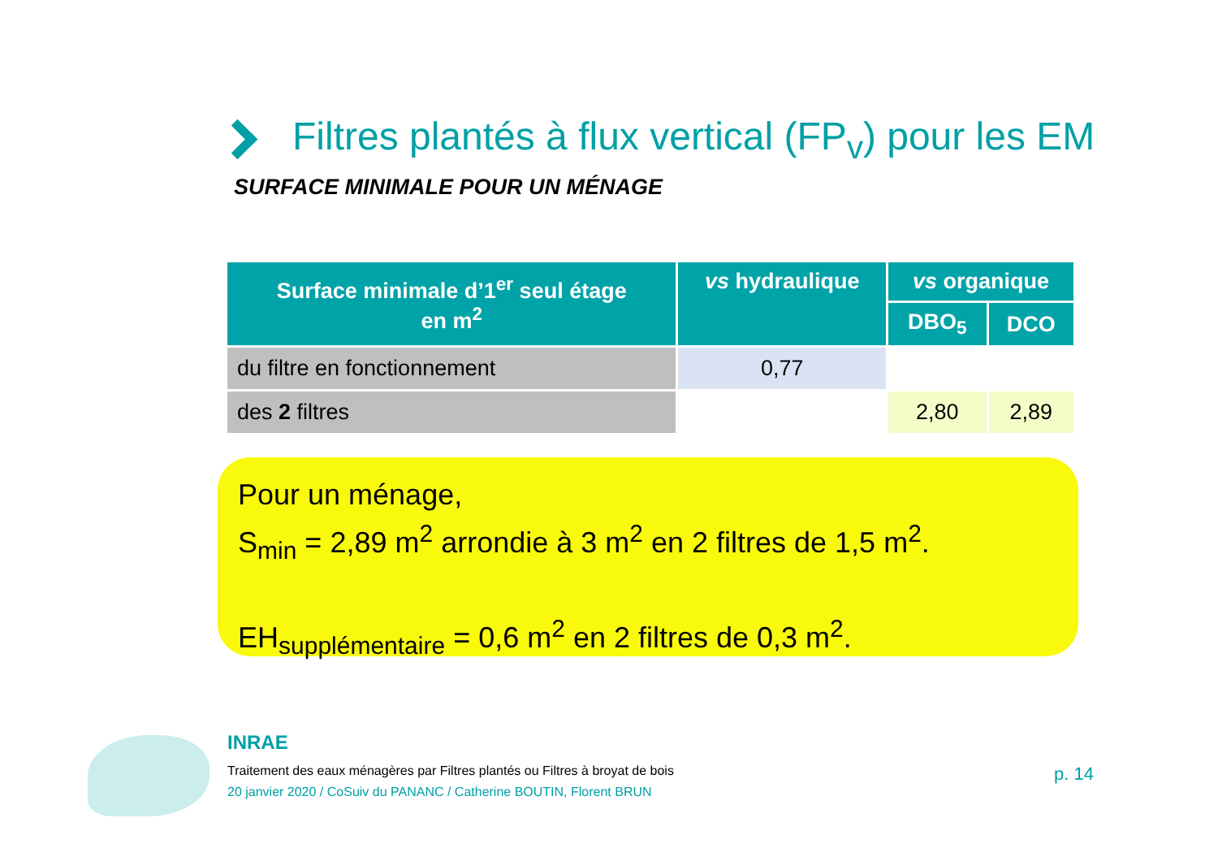Filtres plantés à flux vertical (FP<sub>v</sub>) pour les EM
SURFACE MINIMALE POUR UN MÉNAGE
| Surface minimale d’1<sup>er</sup> seul étage en m<sup>2</sup> | vs hydraulique | vs organique | |
| --- | --- | --- | --- |
| | | DBO<sub>5</sub> | DCO |
| du filtre en fonctionnement | 0,77 | | |
| des 2 filtres | | 2,80 | 2,89 |
Pour un ménage,
S<sub>min</sub> = 2,89 m<sup>2</sup> arrondie à 3 m<sup>2</sup> en 2 filtres de 1,5 m<sup>2</sup>.
EH<sub>supplémentaire</sub> = 0,6 m<sup>2</sup> en 2 filtres de 0,3 m<sup>2</sup>.
INRAE
Traitement des eaux ménagères par Filtres plantés ou Filtres à broyat de bois
20 janvier 2020 / CoSuiv du PANANC / Catherine BOUTIN, Florent BRUN
p. 14